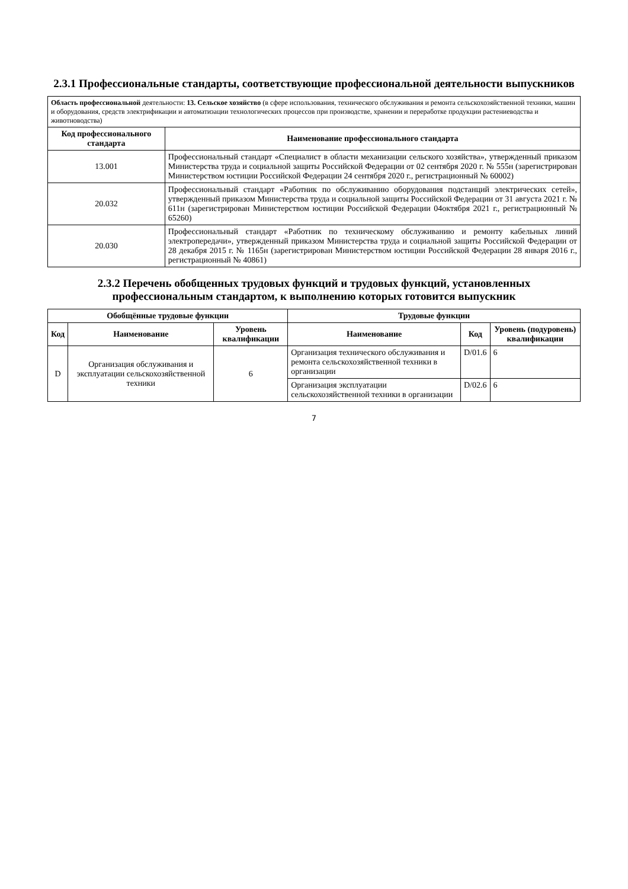2.3.1 Профессиональные стандарты, соответствующие профессиональной деятельности выпускников
| Область профессиональной деятельности: 13. Сельское хозяйство (в сфере использования, технического обслуживания и ремонта сельскохозяйственной техники, машин и оборудования, средств электрификации и автоматизации технологических процессов при производстве, хранении и переработке продукции растениеводства и животноводства) | |
| Код профессионального стандарта | Наименование профессионального стандарта |
| 13.001 | Профессиональный стандарт «Специалист в области механизации сельского хозяйства», утвержденный приказом Министерства труда и социальной защиты Российской Федерации от 02 сентября 2020 г. № 555н (зарегистрирован Министерством юстиции Российской Федерации 24 сентября 2020 г., регистрационный № 60002) |
| 20.032 | Профессиональный стандарт «Работник по обслуживанию оборудования подстанций электрических сетей», утвержденный приказом Министерства труда и социальной защиты Российской Федерации от 31 августа 2021 г. № 611н (зарегистрирован Министерством юстиции Российской Федерации 04октября 2021 г., регистрационный № 65260) |
| 20.030 | Профессиональный стандарт «Работник по техническому обслуживанию и ремонту кабельных линий электропередачи», утвержденный приказом Министерства труда и социальной защиты Российской Федерации от 28 декабря 2015 г. № 1165н (зарегистрирован Министерством юстиции Российской Федерации 28 января 2016 г., регистрационный № 40861) |
2.3.2 Перечень обобщенных трудовых функций и трудовых функций, установленных профессиональным стандартом, к выполнению которых готовится выпускник
| Обобщённые трудовые функции | | | Трудовые функции | | |
| --- | --- | --- | --- | --- | --- |
| Код | Наименование | Уровень квалификации | Наименование | Код | Уровень (подуровень) квалификации |
| D | Организация обслуживания и эксплуатации сельскохозяйственной техники | 6 | Организация технического обслуживания и ремонта сельскохозяйственной техники в организации | D/01.6 | 6 |
| | | | Организация эксплуатации сельскохозяйственной техники в организации | D/02.6 | 6 |
7